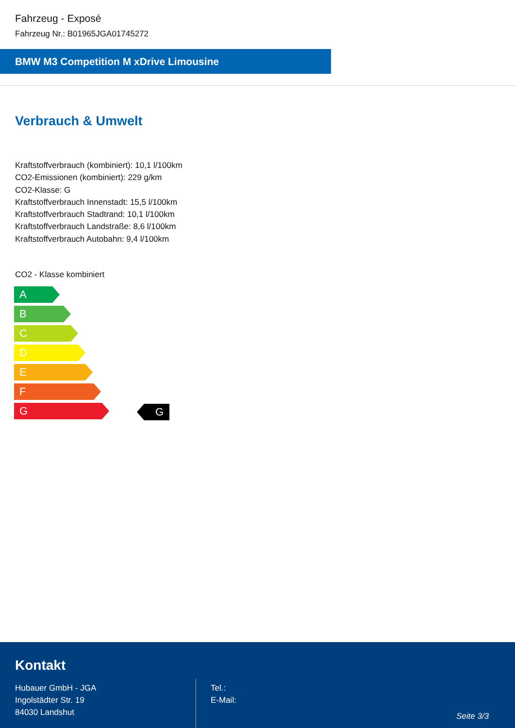Fahrzeug - Exposé
Fahrzeug Nr.: B01965JGA01745272
BMW M3 Competition M xDrive Limousine
Verbrauch & Umwelt
Kraftstoffverbrauch (kombiniert): 10,1 l/100km
CO2-Emissionen (kombiniert): 229 g/km
CO2-Klasse: G
Kraftstoffverbrauch Innenstadt: 15,5 l/100km
Kraftstoffverbrauch Stadtrand: 10,1 l/100km
Kraftstoffverbrauch Landstraße: 8,6 l/100km
Kraftstoffverbrauch Autobahn: 9,4 l/100km
CO2 - Klasse kombiniert
A
B
C
D
E
F
G
G
Kontakt
Hubauer GmbH - JGA
Ingolstädter Str. 19
84030 Landshut
Tel.:
E-Mail:
Seite 3/3